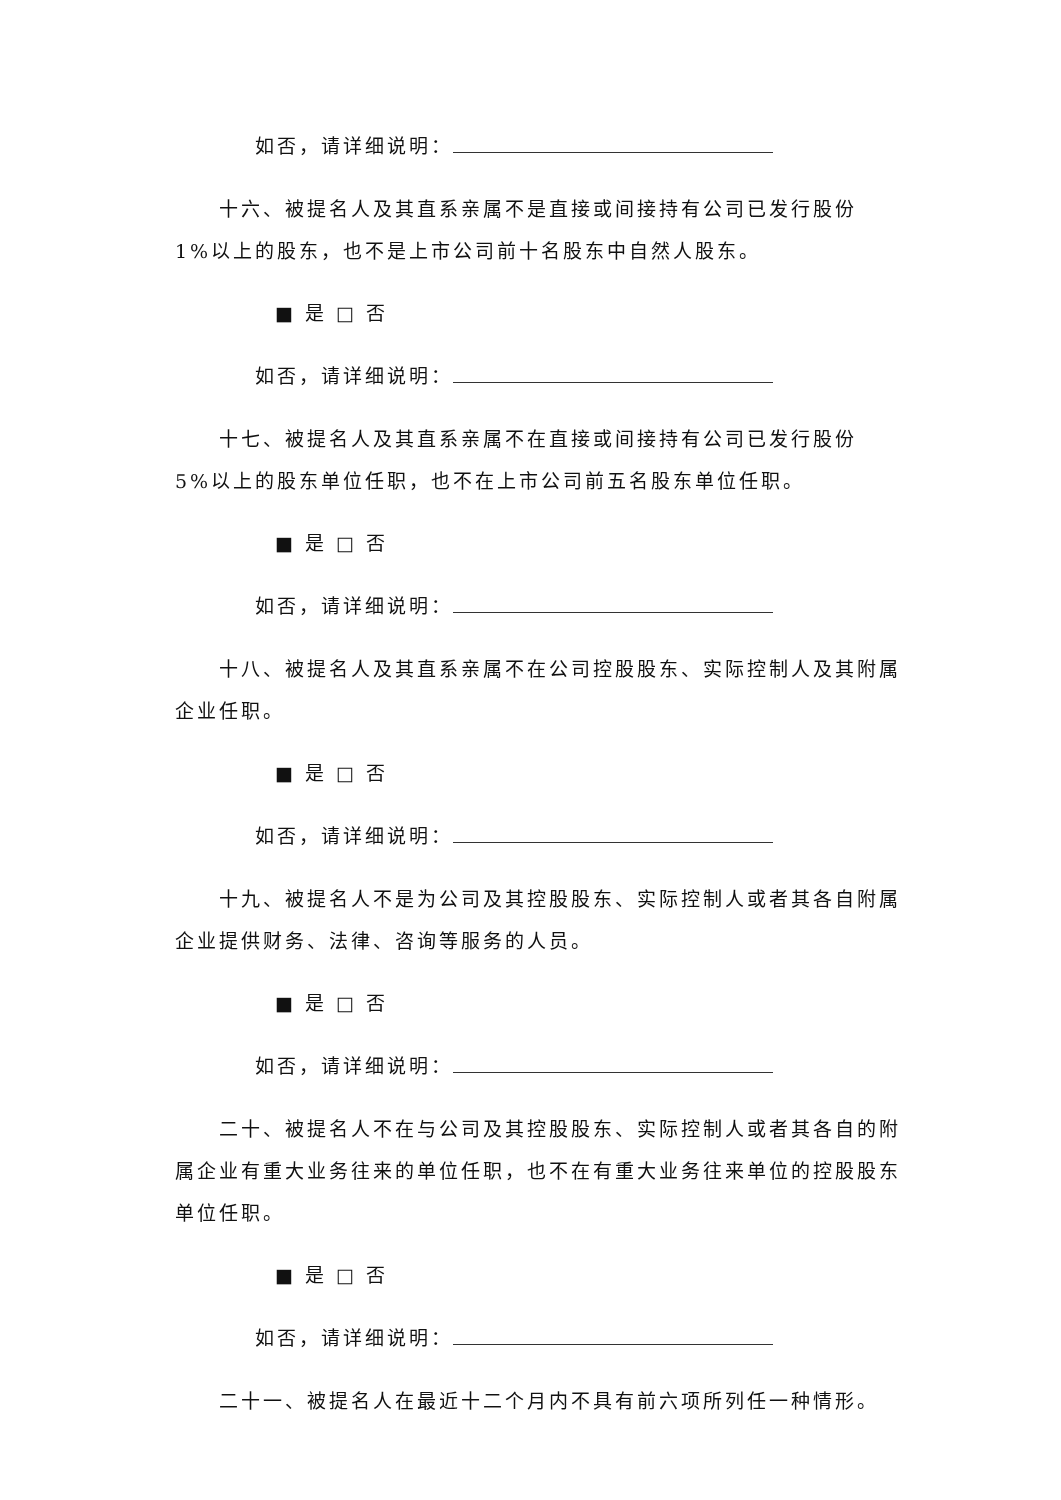如否，请详细说明：
十六、被提名人及其直系亲属不是直接或间接持有公司已发行股份 1%以上的股东，也不是上市公司前十名股东中自然人股东。
■ 是 □ 否
如否，请详细说明：
十七、被提名人及其直系亲属不在直接或间接持有公司已发行股份 5%以上的股东单位任职，也不在上市公司前五名股东单位任职。
■ 是 □ 否
如否，请详细说明：
十八、被提名人及其直系亲属不在公司控股股东、实际控制人及其附属企业任职。
■ 是 □ 否
如否，请详细说明：
十九、被提名人不是为公司及其控股股东、实际控制人或者其各自附属企业提供财务、法律、咨询等服务的人员。
■ 是 □ 否
如否，请详细说明：
二十、被提名人不在与公司及其控股股东、实际控制人或者其各自的附属企业有重大业务往来的单位任职，也不在有重大业务往来单位的控股股东单位任职。
■ 是 □ 否
如否，请详细说明：
二十一、被提名人在最近十二个月内不具有前六项所列任一种情形。